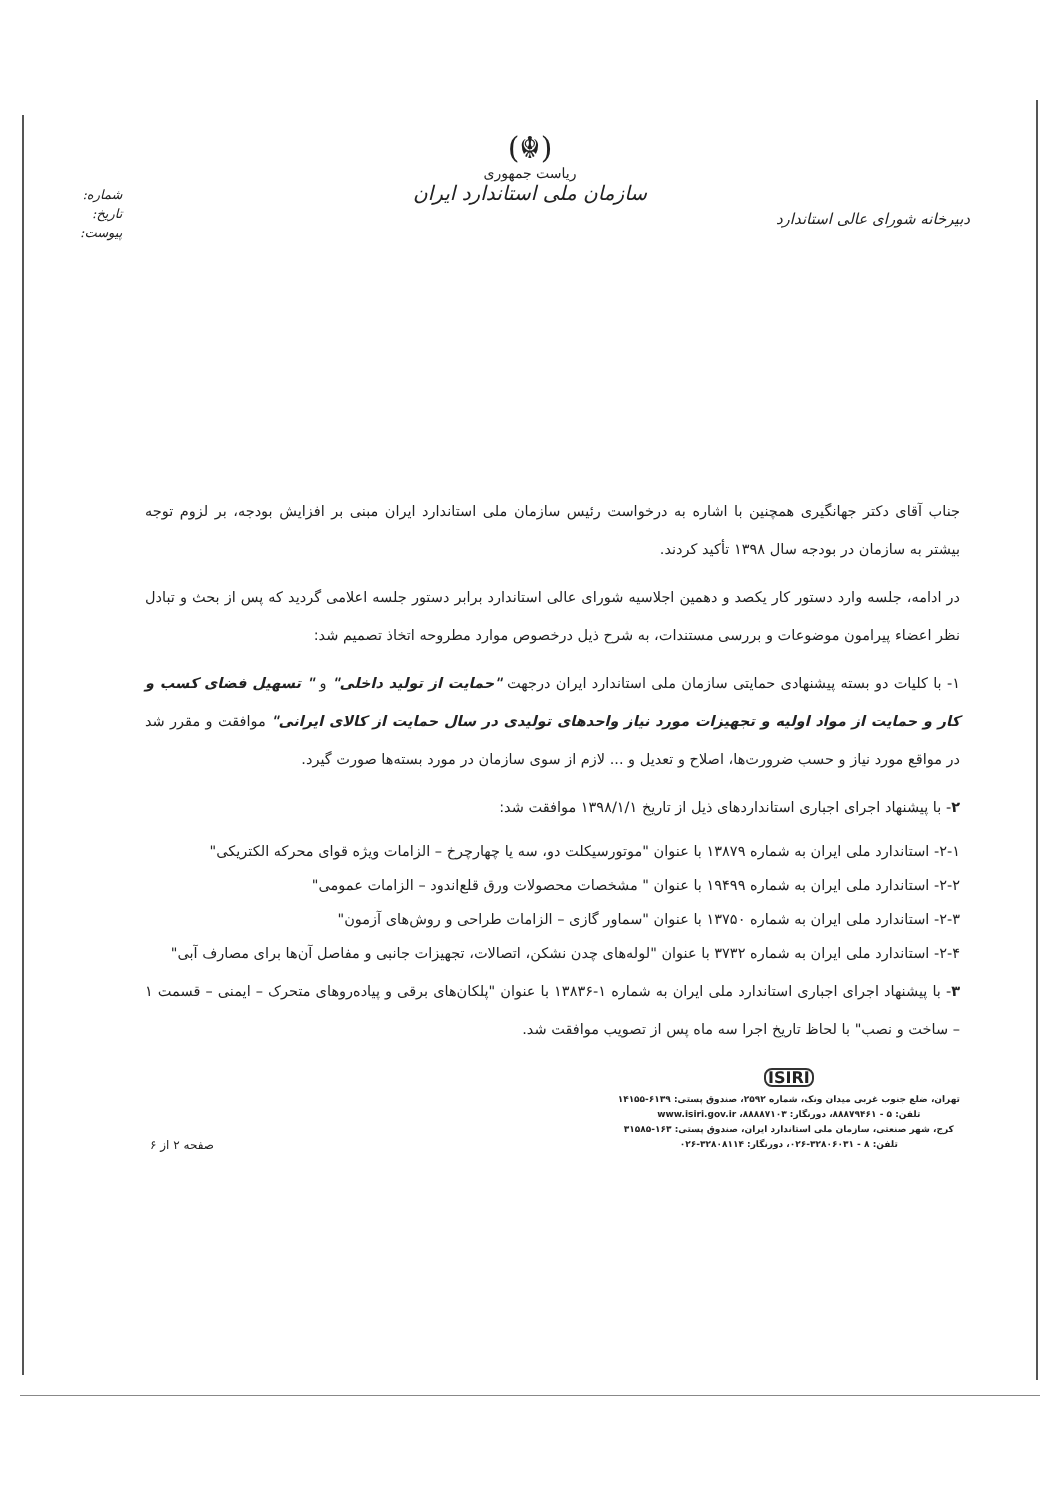(☬)
ریاست جمهوری
سازمان ملی استاندارد ایران
دبیرخانه شورای عالی استاندارد
شماره:
تاریخ:
پیوست:
جناب آقای دکتر جهانگیری همچنین با اشاره به درخواست رئیس سازمان ملی استاندارد ایران مبنی بر افزایش بودجه، بر لزوم توجه بیشتر به سازمان در بودجه سال ۱۳۹۸ تأکید کردند.
در ادامه، جلسه وارد دستور کار یکصد و دهمین اجلاسیه شورای عالی استاندارد برابر دستور جلسه اعلامی گردید که پس از بحث و تبادل نظر اعضاء پیرامون موضوعات و بررسی مستندات، به شرح ذیل درخصوص موارد مطروحه اتخاذ تصمیم شد:
۱- با کلیات دو بسته پیشنهادی حمایتی سازمان ملی استاندارد ایران درجهت "حمایت از تولید داخلی" و " تسهیل فضای کسب و کار و حمایت از مواد اولیه و تجهیزات مورد نیاز واحدهای تولیدی در سال حمایت از کالای ایرانی" موافقت و مقرر شد در مواقع مورد نیاز و حسب ضرورت‌ها، اصلاح و تعدیل و ... لازم از سوی سازمان در مورد بسته‌ها صورت گیرد.
۲- با پیشنهاد اجرای اجباری استانداردهای ذیل از تاریخ ۱۳۹۸/۱/۱ موافقت شد:
۲-۱- استاندارد ملی ایران به شماره ۱۳۸۷۹ با عنوان "موتورسیکلت دو، سه یا چهارچرخ – الزامات ویژه قوای محرکه الکتریکی"
۲-۲- استاندارد ملی ایران به شماره ۱۹۴۹۹ با عنوان " مشخصات محصولات ورق قلع‌اندود – الزامات عمومی"
۲-۳- استاندارد ملی ایران به شماره ۱۳۷۵۰ با عنوان "سماور گازی – الزامات طراحی و روش‌های آزمون"
۲-۴- استاندارد ملی ایران به شماره ۳۷۳۲ با عنوان "لوله‌های چدن نشکن، اتصالات، تجهیزات جانبی و مفاصل آن‌ها برای مصارف آبی"
۳- با پیشنهاد اجرای اجباری استاندارد ملی ایران به شماره ۱-۱۳۸۳۶ با عنوان "پلکان‌های برقی و پیاده‌روهای متحرک – ایمنی – قسمت ۱ – ساخت و نصب" با لحاظ تاریخ اجرا سه ماه پس از تصویب موافقت شد.
ISIRI
تهران، ضلع جنوب غربی میدان ونک، شماره ۲۵۹۲، صندوق پستی: ۶۱۳۹-۱۴۱۵۵
تلفن: ۵ - ۸۸۸۷۹۴۶۱، دورنگار: ۸۸۸۸۷۱۰۳، www.isiri.gov.ir
کرج، شهر صنعتی، سازمان ملی استاندارد ایران، صندوق پستی: ۱۶۳-۳۱۵۸۵
تلفن: ۸ - ۳۲۸۰۶۰۳۱-۰۲۶، دورنگار: ۳۲۸۰۸۱۱۴-۰۲۶
صفحه ۲ از ۶